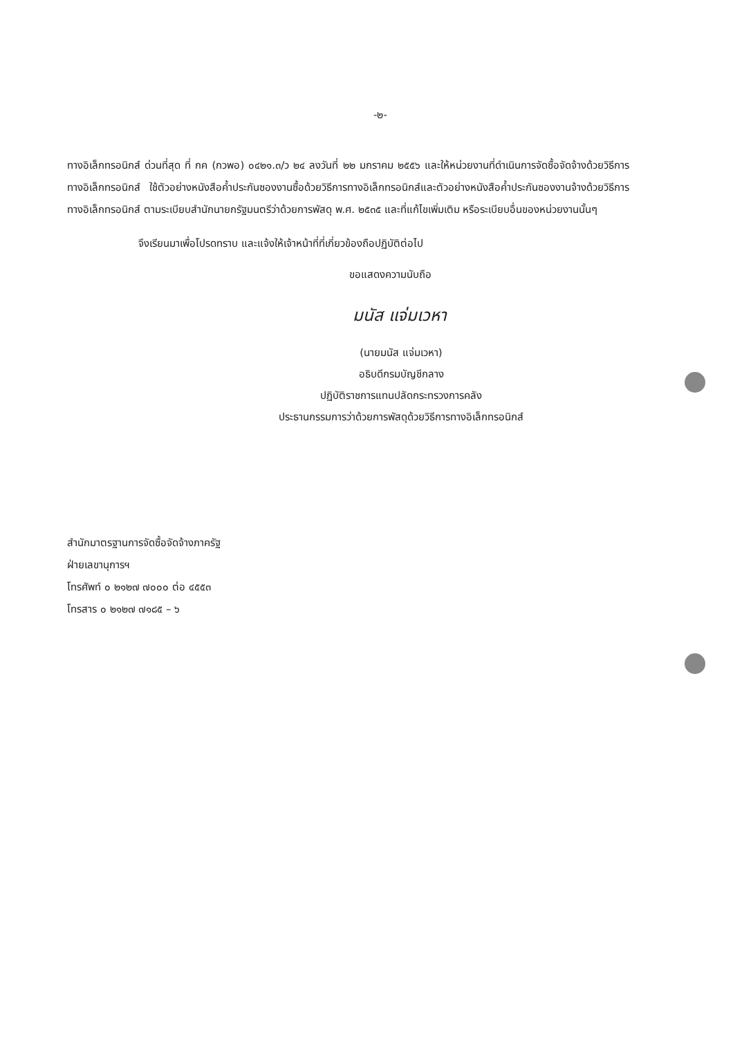-๒-
ทางอิเล็กทรอนิกส์ ด่วนที่สุด ที่ กค (กวพอ) ๐๔๒๑.๓/ว ๒๔ ลงวันที่ ๒๒ มกราคม ๒๕๕๖ และให้หน่วยงานที่ดำเนินการจัดซื้อจัดจ้างด้วยวิธีการทางอิเล็กทรอนิกส์ ใช้ตัวอย่างหนังสือค้ำประกันซองงานซื้อด้วยวิธีการทางอิเล็กทรอนิกส์และตัวอย่างหนังสือค้ำประกันซองงานจ้างด้วยวิธีการทางอิเล็กทรอนิกส์ ตามระเบียบสำนักนายกรัฐมนตรีว่าด้วยการพัสดุ พ.ศ. ๒๕๓๕ และที่แก้ไขเพิ่มเติม หรือระเบียบอื่นของหน่วยงานนั้นๆ
จึงเรียนมาเพื่อโปรดทราบ และแจ้งให้เจ้าหน้าที่ที่เกี่ยวข้องถือปฏิบัติต่อไป
ขอแสดงความนับถือ
มนัส แจ่มเวหา
(นายมนัส แจ่มเวหา)
อธิบดีกรมบัญชีกลาง
ปฏิบัติราชการแทนปลัดกระทรวงการคลัง
ประธานกรรมการว่าด้วยการพัสดุด้วยวิธีการทางอิเล็กทรอนิกส์
สำนักมาตรฐานการจัดซื้อจัดจ้างภาครัฐ
ฝ่ายเลขานุการฯ
โทรศัพท์ ๐ ๒๑๒๗ ๗๐๐๐ ต่อ ๔๕๕๓
โทรสาร ๐ ๒๑๒๗ ๗๑๘๕ – ๖